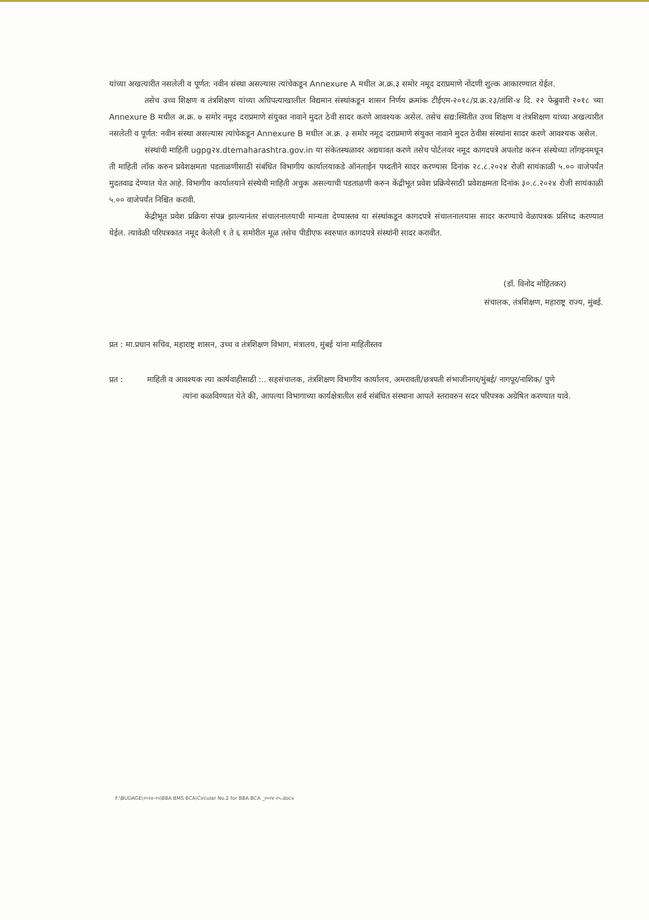यांच्या अखत्यारीत नसलेली व पूर्णत: नवीन संस्था असल्यास त्यांचेकडून Annexure A मधील अ.क्र.३ समोर नमूद दराप्रमाणे नोंदणी शुल्क आकारण्यात येईल.
तसेच उच्च शिक्षण व तंत्रशिक्षण यांच्या अधिपत्याखालील विद्यमान संस्थांकडून शासन निर्णय क्रमांक टीईएम-२०१८/प्र.क्र.२३/तांशि-४ दि. २२ फेब्रुवारी २०१८ च्या Annexure B मधील अ.क्र. ७ समोर नमूद दराप्रमाणे संयुक्त नावाने मुदत ठेवी सादर करणे आवश्यक असेल. तसेच सद्य:स्थितीत उच्च शिक्षण व तंत्रशिक्षण यांच्या अखत्यारीत नसलेली व पूर्णत: नवीन संस्था असल्यास त्यांचेकडून Annexure B मधील अ.क्र. ३ समोर नमूद दराप्रमाणे संयुक्त नावाने मुदत ठेवीस संस्थांना सादर करणे आवश्यक असेल.
संस्थांची माहिती ugpg२४.dtemaharashtra.gov.in या संकेतस्थळावर अद्ययावत करणे तसेच पोर्टलवर नमूद कागदपत्रे अपलोड करुन संस्थेच्या लॉगइनमधून ती माहिती लॉक करुन प्रवेशक्षमता पडताळणीसाठी संबंधित विभागीय कार्यालयाकडे ऑनलाईन पध्दतीने सादर करण्यास दिनांक २८.८.२०२४ रोजी सायंकाळी ५.०० वाजेपर्यंत मुदतवाढ देण्यात येत आहे. विभागीय कार्यालयाने संस्थेची माहिती अचुक असल्याची पडताळणी करुन केंद्रीभूत प्रवेश प्रक्रियेसाठी प्रवेशक्षमता दिनांक ३०.८.२०२४ रोजी सायंकाळी ५.०० वाजेपर्यंत निश्चित करावी.
केंद्रीभूत प्रवेश प्रक्रिया संपन्न झाल्यानंतर संचालनालयाची मान्यता देण्यास्तव या संस्थांकडून कागदपत्रे संचालनालयास सादर करण्याचे वेळापत्रक प्रसिध्द करण्यात येईल. त्यावेळी परिपत्रकात नमूद केलेली १ ते ६ समोरील मूळ तसेच पीडीएफ स्वरुपात कागदपत्रे संस्थांनी सादर करावीत.
(डॉ. विनोद मोहितकर)
संचालक, तंत्रशिक्षण, महाराष्ट्र राज्य, मुंबई.
प्रत : मा.प्रधान सचिव, महाराष्ट्र शासन, उच्च व तंत्रशिक्षण विभाग, मंत्रालय, मुंबई यांना माहितीस्तव
प्रत : माहिती व आवश्यक त्या कार्यवाहीसाठी :.. सहसंचालक, तंत्रशिक्षण विभागीय कार्यालय, अमरावती/छत्रपती संभाजीनगर/मुंबई/ नागपूर/नाशिक/ पुणे
त्यांना कळविण्यात येते की, आपल्या विभागाच्या कार्यक्षेत्रातील सर्व संबंधित संस्थाना आपले स्तरावरुन सदर परिपत्रक अग्रेषित करण्यात यावे.
F:\BUDAGE\२०२४-२५\BBA BMS BCA\Circular No.2 for BBA BCA _२०२४-२५.docx